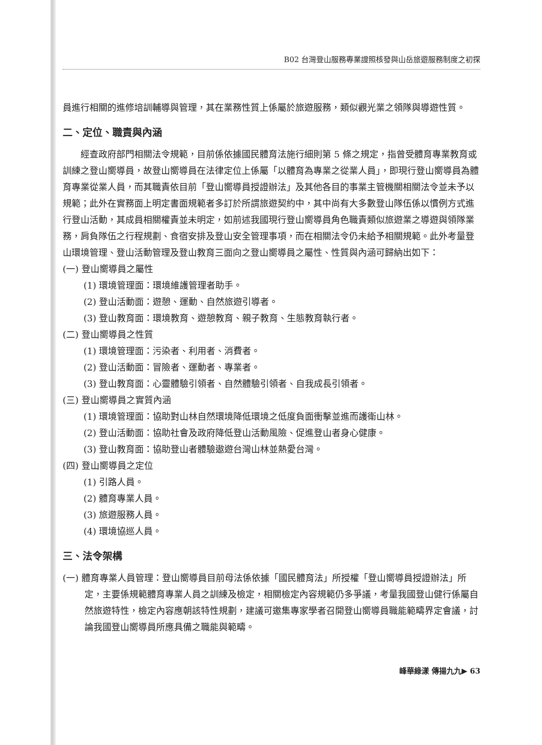B02 台灣登山服務專業證照核發與山岳旅遊服務制度之初探
員進行相關的進修培訓輔導與管理，其在業務性質上係屬於旅遊服務，類似觀光業之領隊與導遊性質。
二、定位、職責與內涵
經查政府部門相關法令規範，目前係依據國民體育法施行細則第 5 條之規定，指曾受體育專業教育或訓練之登山嚮導員，故登山嚮導員在法律定位上係屬「以體育為專業之從業人員」，即現行登山嚮導員為體育專業從業人員，而其職責依目前「登山嚮導員授證辦法」及其他各目的事業主管機關相關法令並未予以規範；此外在實務面上明定書面規範者多訂於所謂旅遊契約中，其中尚有大多數登山隊伍係以慣例方式進行登山活動，其成員相關權責並未明定，如前述我國現行登山嚮導員角色職責類似旅遊業之導遊與領隊業務，肩負隊伍之行程規劃、食宿安排及登山安全管理事項，而在相關法令仍未給予相關規範。此外考量登山環境管理、登山活動管理及登山教育三面向之登山嚮導員之屬性、性質與內涵可歸納出如下：
(一) 登山嚮導員之屬性
(1) 環境管理面：環境維護管理者助手。
(2) 登山活動面：遊憩、運動、自然旅遊引導者。
(3) 登山教育面：環境教育、遊憩教育、親子教育、生態教育執行者。
(二) 登山嚮導員之性質
(1) 環境管理面：污染者、利用者、消費者。
(2) 登山活動面：冒險者、運動者、專業者。
(3) 登山教育面：心靈體驗引領者、自然體驗引領者、自我成長引領者。
(三) 登山嚮導員之實質內涵
(1) 環境管理面：協助對山林自然環境降低環境之低度負面衝擊並進而護衛山林。
(2) 登山活動面：協助社會及政府降低登山活動風險、促進登山者身心健康。
(3) 登山教育面：協助登山者體驗遨遊台灣山林並熱愛台灣。
(四) 登山嚮導員之定位
(1) 引路人員。
(2) 體育專業人員。
(3) 旅遊服務人員。
(4) 環境協巡人員。
三、法令架構
(一) 體育專業人員管理：登山嚮導員目前母法係依據「國民體育法」所授權「登山嚮導員授證辦法」所定，主要係規範體育專業人員之訓練及檢定，相關檢定內容規範仍多爭議，考量我國登山健行係屬自然旅遊特性，檢定內容應朝該特性規劃，建議可邀集專家學者召開登山嚮導員職能範疇界定會議，討論我國登山嚮導員所應具備之職能與範疇。
峰華綠漾 傳揚九九▶ 63